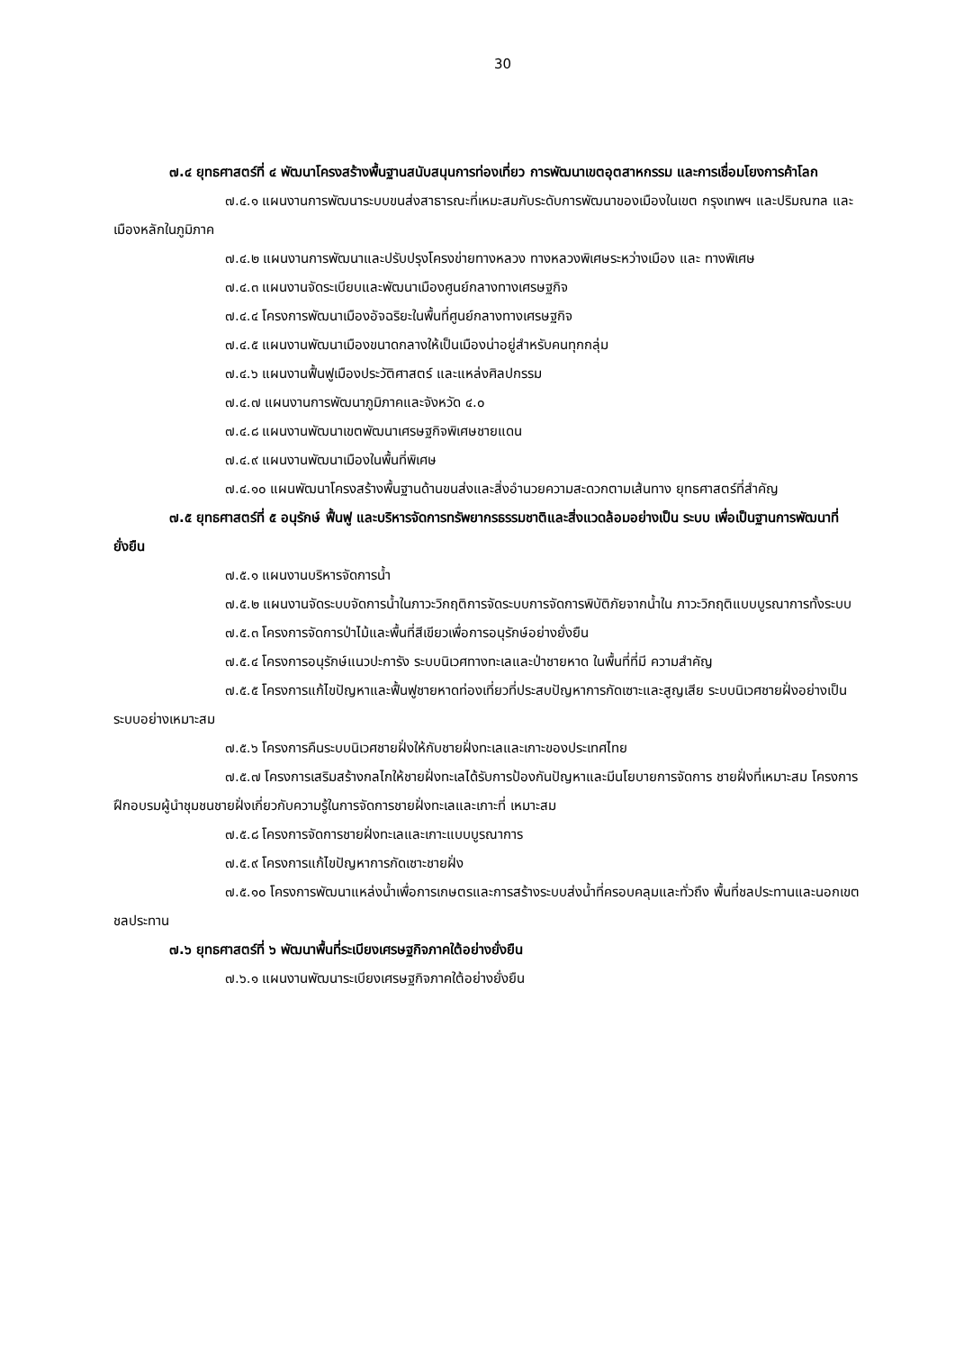30
๗.๔ ยุทธศาสตร์ที่ ๔ พัฒนาโครงสร้างพื้นฐานสนับสนุนการท่องเที่ยว การพัฒนาเขตอุตสาหกรรม และการเชื่อมโยงการค้าโลก
๗.๔.๑ แผนงานการพัฒนาระบบขนส่งสาธารณะที่เหมะสมกับระดับการพัฒนาของเมืองในเขต กรุงเทพฯ และปริมณฑล และเมืองหลักในภูมิภาค
๗.๔.๒ แผนงานการพัฒนาและปรับปรุงโครงข่ายทางหลวง ทางหลวงพิเศษระหว่างเมือง และ ทางพิเศษ
๗.๔.๓ แผนงานจัดระเบียบและพัฒนาเมืองศูนย์กลางทางเศรษฐกิจ
๗.๔.๔ โครงการพัฒนาเมืองอัจฉริยะในพื้นที่ศูนย์กลางทางเศรษฐกิจ
๗.๔.๕ แผนงานพัฒนาเมืองขนาดกลางให้เป็นเมืองน่าอยู่สำหรับคนทุกกลุ่ม
๗.๔.๖ แผนงานฟื้นฟูเมืองประวัติศาสตร์ และแหล่งศิลปกรรม
๗.๔.๗ แผนงานการพัฒนาภูมิภาคและจังหวัด ๔.๐
๗.๔.๘ แผนงานพัฒนาเขตพัฒนาเศรษฐกิจพิเศษชายแดน
๗.๔.๙ แผนงานพัฒนาเมืองในพื้นที่พิเศษ
๗.๔.๑๐ แผนพัฒนาโครงสร้างพื้นฐานด้านขนส่งและสิ่งอำนวยความสะดวกตามเส้นทาง ยุทธศาสตร์ที่สำคัญ
๗.๕ ยุทธศาสตร์ที่ ๕ อนุรักษ์ ฟื้นฟู และบริหารจัดการทรัพยากรธรรมชาติและสิ่งแวดล้อมอย่างเป็น ระบบ เพื่อเป็นฐานการพัฒนาที่ยั่งยืน
๗.๕.๑ แผนงานบริหารจัดการน้ำ
๗.๕.๒ แผนงานจัดระบบจัดการน้ำในภาวะวิกฤติการจัดระบบการจัดการพิบัติภัยจากน้ำใน ภาวะวิกฤติแบบบูรณาการทั้งระบบ
๗.๕.๓ โครงการจัดการป่าไม้และพื้นที่สีเขียวเพื่อการอนุรักษ์อย่างยั่งยืน
๗.๕.๔ โครงการอนุรักษ์แนวปะการัง ระบบนิเวศทางทะเลและป่าชายหาด ในพื้นที่ที่มี ความสำคัญ
๗.๕.๕ โครงการแก้ไขปัญหาและฟื้นฟูชายหาดท่องเที่ยวที่ประสบปัญหาการกัดเซาะและสูญเสีย ระบบนิเวศชายฝั่งอย่างเป็นระบบอย่างเหมาะสม
๗.๕.๖ โครงการคืนระบบนิเวศชายฝั่งให้กับชายฝั่งทะเลและเกาะของประเทศไทย
๗.๕.๗ โครงการเสริมสร้างกลไกให้ชายฝั่งทะเลได้รับการป้องกันปัญหาและมีนโยบายการจัดการ ชายฝั่งที่เหมาะสม โครงการฝึกอบรมผู้นำชุมชนชายฝั่งเกี่ยวกับความรู้ในการจัดการชายฝั่งทะเลและเกาะที่ เหมาะสม
๗.๕.๘ โครงการจัดการชายฝั่งทะเลและเกาะแบบบูรณาการ
๗.๕.๙ โครงการแก้ไขปัญหาการกัดเซาะชายฝั่ง
๗.๕.๑๐ โครงการพัฒนาแหล่งน้ำเพื่อการเกษตรและการสร้างระบบส่งน้ำที่ครอบคลุมและทั่วถึง พื้นที่ชลประทานและนอกเขตชลประทาน
๗.๖ ยุทธศาสตร์ที่ ๖ พัฒนาพื้นที่ระเบียงเศรษฐกิจภาคใต้อย่างยั่งยืน
๗.๖.๑ แผนงานพัฒนาระเบียงเศรษฐกิจภาคใต้อย่างยั่งยืน